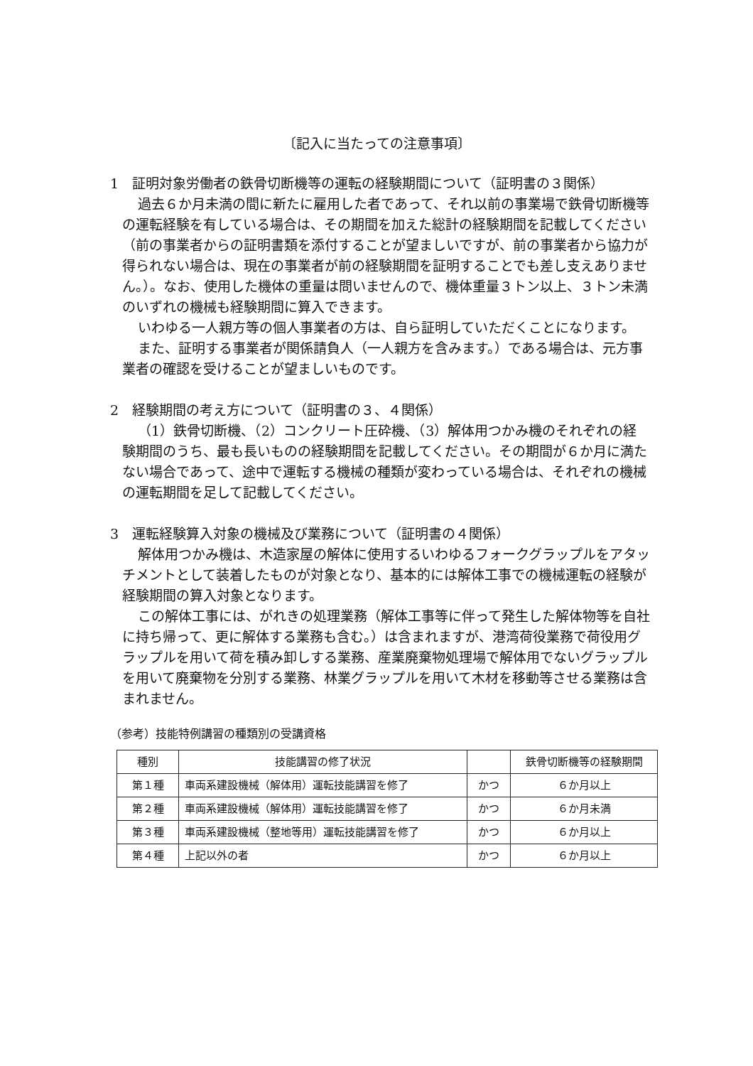〔記入に当たっての注意事項〕
1　証明対象労働者の鉄骨切断機等の運転の経験期間について（証明書の３関係）
過去６か月未満の間に新たに雇用した者であって、それ以前の事業場で鉄骨切断機等の運転経験を有している場合は、その期間を加えた総計の経験期間を記載してください（前の事業者からの証明書類を添付することが望ましいですが、前の事業者から協力が得られない場合は、現在の事業者が前の経験期間を証明することでも差し支えありません。）。なお、使用した機体の重量は問いませんので、機体重量３トン以上、３トン未満のいずれの機械も経験期間に算入できます。
いわゆる一人親方等の個人事業者の方は、自ら証明していただくことになります。
また、証明する事業者が関係請負人（一人親方を含みます。）である場合は、元方事業者の確認を受けることが望ましいものです。
2　経験期間の考え方について（証明書の３、４関係）
（1）鉄骨切断機、（2）コンクリート圧砕機、（3）解体用つかみ機のそれぞれの経験期間のうち、最も長いものの経験期間を記載してください。その期間が６か月に満たない場合であって、途中で運転する機械の種類が変わっている場合は、それぞれの機械の運転期間を足して記載してください。
3　運転経験算入対象の機械及び業務について（証明書の４関係）
解体用つかみ機は、木造家屋の解体に使用するいわゆるフォークグラップルをアタッチメントとして装着したものが対象となり、基本的には解体工事での機械運転の経験が経験期間の算入対象となります。
この解体工事には、がれきの処理業務（解体工事等に伴って発生した解体物等を自社に持ち帰って、更に解体する業務も含む。）は含まれますが、港湾荷役業務で荷役用グラップルを用いて荷を積み卸しする業務、産業廃棄物処理場で解体用でないグラップルを用いて廃棄物を分別する業務、林業グラップルを用いて木材を移動等させる業務は含まれません。
（参考）技能特例講習の種類別の受講資格
| 種別 | 技能講習の修了状況 | | 鉄骨切断機等の経験期間 |
| --- | --- | --- | --- |
| 第１種 | 車両系建設機械（解体用）運転技能講習を修了 | かつ | ６か月以上 |
| 第２種 | 車両系建設機械（解体用）運転技能講習を修了 | かつ | ６か月未満 |
| 第３種 | 車両系建設機械（整地等用）運転技能講習を修了 | かつ | ６か月以上 |
| 第４種 | 上記以外の者 | かつ | ６か月以上 |